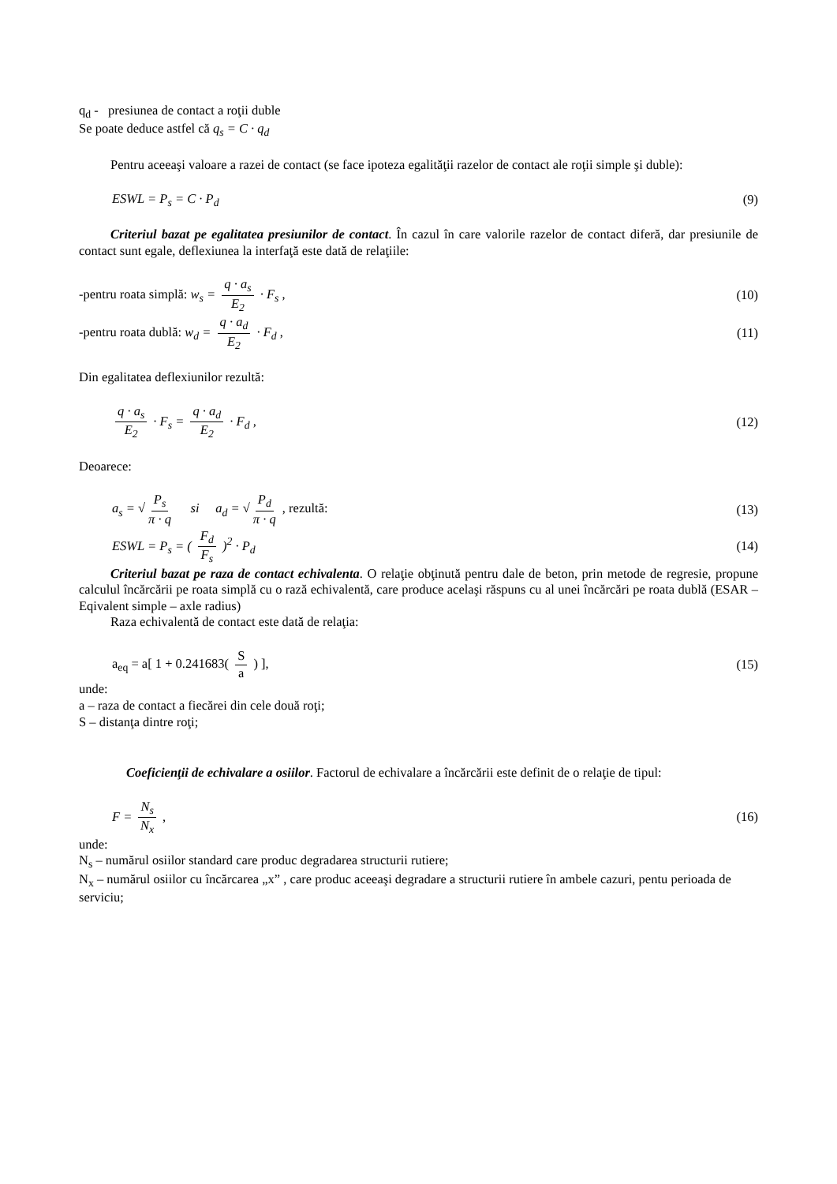q<sub>d</sub> - presiunea de contact a roţii duble
Se poate deduce astfel că q<sub>s</sub> = C · q<sub>d</sub>
Pentru aceeaşi valoare a razei de contact (se face ipoteza egalităţii razelor de contact ale roţii simple şi duble):
ESWL = P<sub>s</sub> = C · P<sub>d</sub> (9)
Criteriul bazat pe egalitatea presiunilor de contact. În cazul în care valorile razelor de contact diferă, dar presiunile de contact sunt egale, deflexiunea la interfaţă este dată de relaţiile:
-pentru roata simplă: w<sub>s</sub> = q · a<sub>s</sub> E<sub>2</sub> · F<sub>s</sub> , (10)
-pentru roata dublă: w<sub>d</sub> = q · a<sub>d</sub> E<sub>2</sub> · F<sub>d</sub> , (11)
Din egalitatea deflexiunilor rezultă:
q · a<sub>s</sub> E<sub>2</sub> · F<sub>s</sub> = q · a<sub>d</sub> E<sub>2</sub> · F<sub>d</sub> , (12)
Deoarece:
a<sub>s</sub> = √ P<sub>s</sub> π · q si a<sub>d</sub> = √ P<sub>d</sub> π · q , rezultă: (13)
ESWL = P<sub>s</sub> = ( F<sub>d</sub> F<sub>s</sub> )<sup>2</sup> · P<sub>d</sub> (14)
Criteriul bazat pe raza de contact echivalenta. O relaţie obţinută pentru dale de beton, prin metode de regresie, propune calculul încărcării pe roata simplă cu o rază echivalentă, care produce acelaşi răspuns cu al unei încărcări pe roata dublă (ESAR –Eqivalent simple – axle radius)
Raza echivalentă de contact este dată de relaţia:
a<sub>eq</sub> = a[ 1 + 0.241683( S a ) ], (15)
unde:
a – raza de contact a fiecărei din cele două roţi;
S – distanţa dintre roţi;
Coeficienţii de echivalare a osiilor. Factorul de echivalare a încărcării este definit de o relaţie de tipul:
F = N<sub>s</sub> N<sub>x</sub> , (16)
unde:
N<sub>s</sub> – numărul osiilor standard care produc degradarea structurii rutiere;
N<sub>x</sub> – numărul osiilor cu încărcarea „x” , care produc aceeaşi degradare a structurii rutiere în ambele cazuri, pentu perioada de serviciu;